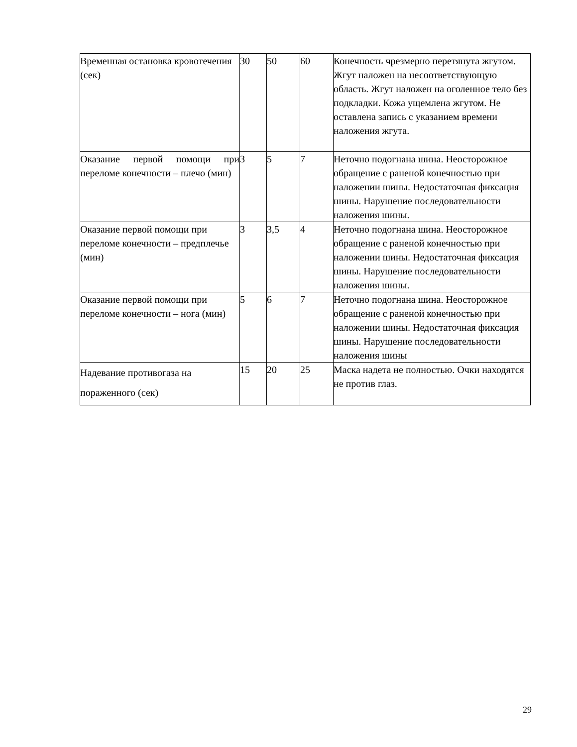| Временная остановка кровотечения (сек) | 30 | 50 | 60 | Конечность чрезмерно перетянута жгутом. Жгут наложен на несоответствующую область. Жгут наложен на оголенное тело без подкладки. Кожа ущемлена жгутом. Не оставлена запись с указанием времени наложения жгута. |
| Оказание первой помощи при переломе конечности – плечо (мин) | 3 | 5 | 7 | Неточно подогнана шина. Неосторожное обращение с раненой конечностью при наложении шины. Недостаточная фиксация шины. Нарушение последовательности наложения шины. |
| Оказание первой помощи при переломе конечности – предплечье (мин) | 3 | 3,5 | 4 | Неточно подогнана шина. Неосторожное обращение с раненой конечностью при наложении шины. Недостаточная фиксация шины. Нарушение последовательности наложения шины. |
| Оказание первой помощи при переломе конечности – нога (мин) | 5 | 6 | 7 | Неточно подогнана шина. Неосторожное обращение с раненой конечностью при наложении шины. Недостаточная фиксация шины. Нарушение последовательности наложения шины |
| Надевание противогаза на пораженного (сек) | 15 | 20 | 25 | Маска надета не полностью. Очки находятся не против глаз. |
29